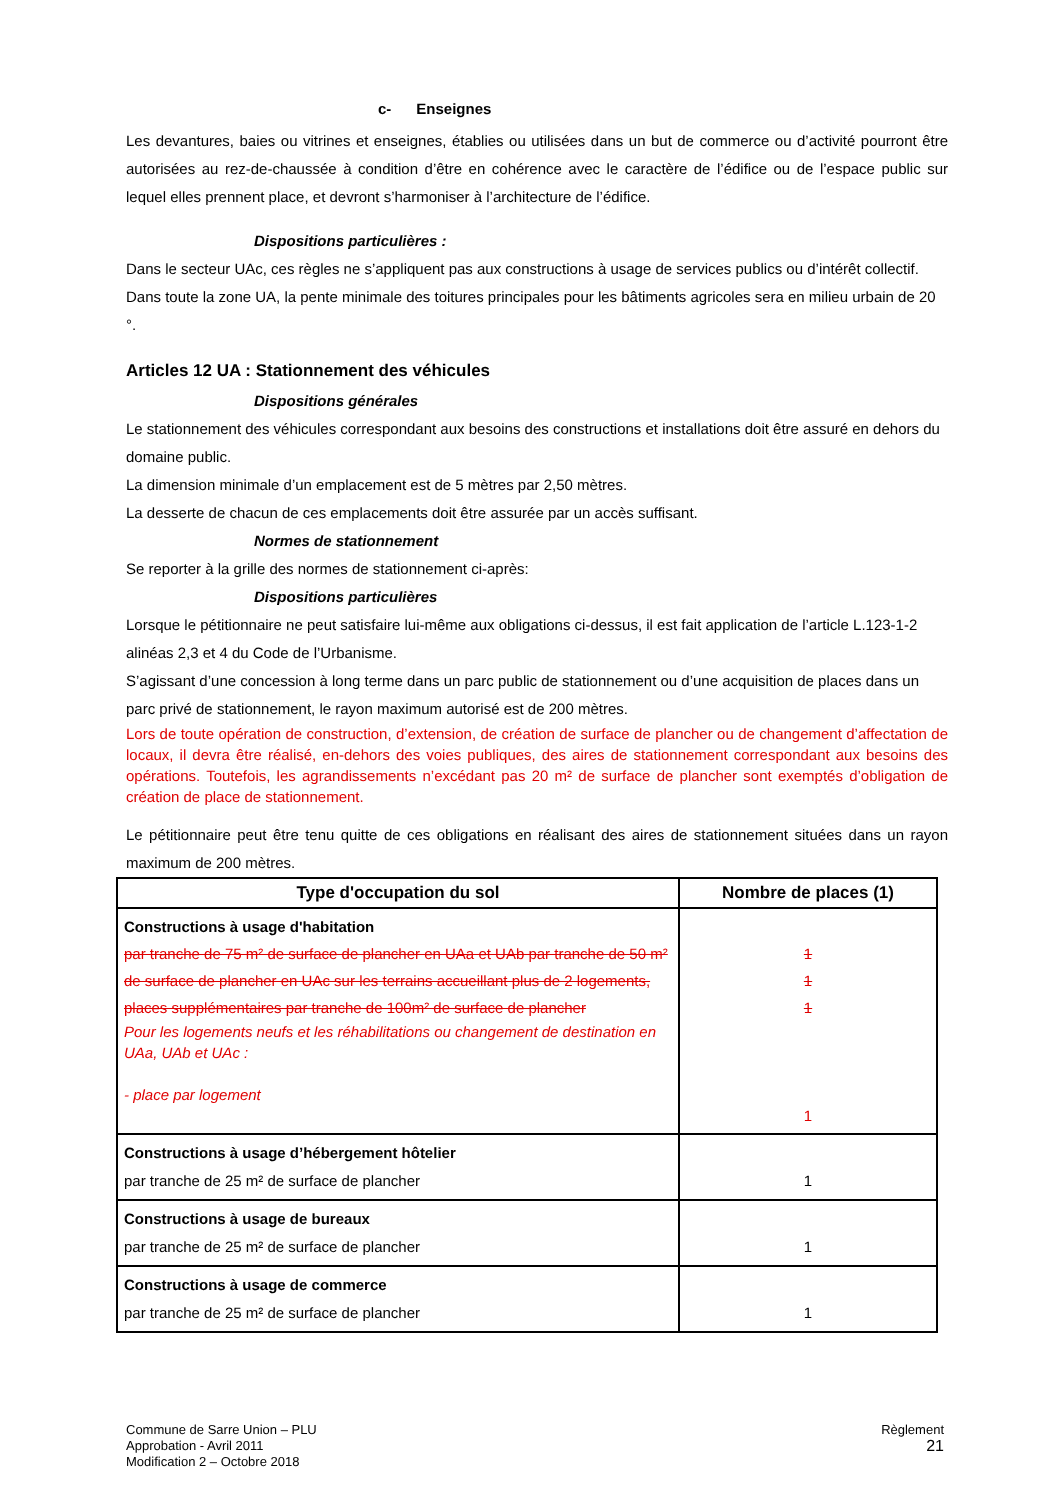c- Enseignes
Les devantures, baies ou vitrines et enseignes, établies ou utilisées dans un but de commerce ou d’activité pourront être autorisées au rez-de-chaussée à condition d’être en cohérence avec le caractère de l’édifice ou de l’espace public sur lequel elles prennent place, et devront s’harmoniser à l’architecture de l’édifice.
Dispositions particulières :
Dans le secteur UAc, ces règles ne s’appliquent pas aux constructions à usage de services publics ou d’intérêt collectif.
Dans toute la zone UA, la pente minimale des toitures principales pour les bâtiments agricoles sera en milieu urbain de 20 °.
Articles 12 UA : Stationnement des véhicules
Dispositions générales
Le stationnement des véhicules correspondant aux besoins des constructions et installations doit être assuré en dehors du domaine public.
La dimension minimale d’un emplacement est de 5 mètres par 2,50 mètres.
La desserte de chacun de ces emplacements doit être assurée par un accès suffisant.
Normes de stationnement
Se reporter à la grille des normes de stationnement ci-après:
Dispositions particulières
Lorsque le pétitionnaire ne peut satisfaire lui-même aux obligations ci-dessus, il est fait application de l’article L.123-1-2 alinéas 2,3 et 4 du Code de l’Urbanisme.
S’agissant d’une concession à long terme dans un parc public de stationnement ou d’une acquisition de places dans un parc privé de stationnement, le rayon maximum autorisé est de 200 mètres.
Lors de toute opération de construction, d’extension, de création de surface de plancher ou de changement d’affectation de locaux, il devra être réalisé, en-dehors des voies publiques, des aires de stationnement correspondant aux besoins des opérations. Toutefois, les agrandissements n’excédant pas 20 m² de surface de plancher sont exemptés d’obligation de création de place de stationnement.
Le pétitionnaire peut être tenu quitte de ces obligations en réalisant des aires de stationnement situées dans un rayon maximum de 200 mètres.
| Type d'occupation du sol | Nombre de places (1) |
| --- | --- |
| Constructions à usage d'habitation par tranche de 75 m² de surface de plancher en UAa et UAb par tranche de 50 m² de surface de plancher en UAc sur les terrains accueillant plus de 2 logements, places supplémentaires par tranche de 100m² de surface de plancher Pour les logements neufs et les réhabilitations ou changement de destination en UAa, UAb et UAc : - place par logement | 1 1 1 1 |
| Constructions à usage d’hébergement hôtelier par tranche de 25 m² de surface de plancher | 1 |
| Constructions à usage de bureaux par tranche de 25 m² de surface de plancher | 1 |
| Constructions à usage de commerce par tranche de 25 m² de surface de plancher | 1 |
Commune de Sarre Union – PLU
Approbation - Avril 2011
Modification 2 – Octobre 2018
Règlement
21